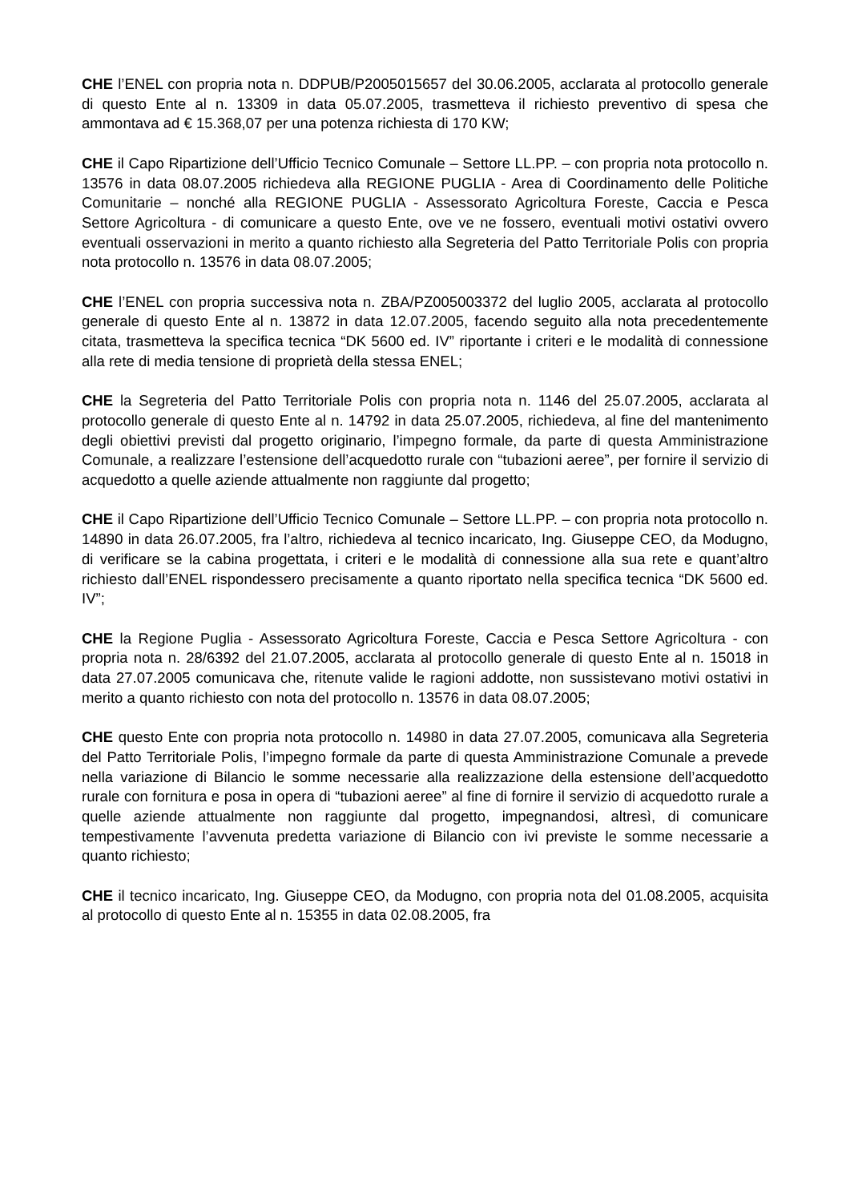CHE l’ENEL con propria nota n. DDPUB/P2005015657 del 30.06.2005, acclarata al protocollo generale di questo Ente al n. 13309 in data 05.07.2005, trasmetteva il richiesto preventivo di spesa che ammontava ad € 15.368,07 per una potenza richiesta di 170 KW;
CHE il Capo Ripartizione dell’Ufficio Tecnico Comunale – Settore LL.PP. – con propria nota protocollo n. 13576 in data 08.07.2005 richiedeva alla REGIONE PUGLIA - Area di Coordinamento delle Politiche Comunitarie – nonché alla REGIONE PUGLIA - Assessorato Agricoltura Foreste, Caccia e Pesca Settore Agricoltura - di comunicare a questo Ente, ove ve ne fossero, eventuali motivi ostativi ovvero eventuali osservazioni in merito a quanto richiesto alla Segreteria del Patto Territoriale Polis con propria nota protocollo n. 13576 in data 08.07.2005;
CHE l’ENEL con propria successiva nota n. ZBA/PZ005003372 del luglio 2005, acclarata al protocollo generale di questo Ente al n. 13872 in data 12.07.2005, facendo seguito alla nota precedentemente citata, trasmetteva la specifica tecnica “DK 5600 ed. IV” riportante i criteri e le modalità di connessione alla rete di media tensione di proprietà della stessa ENEL;
CHE la Segreteria del Patto Territoriale Polis con propria nota n. 1146 del 25.07.2005, acclarata al protocollo generale di questo Ente al n. 14792 in data 25.07.2005, richiedeva, al fine del mantenimento degli obiettivi previsti dal progetto originario, l’impegno formale, da parte di questa Amministrazione Comunale, a realizzare l’estensione dell’acquedotto rurale con “tubazioni aeree”, per fornire il servizio di acquedotto a quelle aziende attualmente non raggiunte dal progetto;
CHE il Capo Ripartizione dell’Ufficio Tecnico Comunale – Settore LL.PP. – con propria nota protocollo n. 14890 in data 26.07.2005, fra l’altro, richiedeva al tecnico incaricato, Ing. Giuseppe CEO, da Modugno, di verificare se la cabina progettata, i criteri e le modalità di connessione alla sua rete e quant’altro richiesto dall’ENEL rispondessero precisamente a quanto riportato nella specifica tecnica “DK 5600 ed. IV”;
CHE la Regione Puglia - Assessorato Agricoltura Foreste, Caccia e Pesca Settore Agricoltura - con propria nota n. 28/6392 del 21.07.2005, acclarata al protocollo generale di questo Ente al n. 15018 in data 27.07.2005 comunicava che, ritenute valide le ragioni addotte, non sussistevano motivi ostativi in merito a quanto richiesto con nota del protocollo n. 13576 in data 08.07.2005;
CHE questo Ente con propria nota protocollo n. 14980 in data 27.07.2005, comunicava alla Segreteria del Patto Territoriale Polis, l’impegno formale da parte di questa Amministrazione Comunale a prevede nella variazione di Bilancio le somme necessarie alla realizzazione della estensione dell’acquedotto rurale con fornitura e posa in opera di “tubazioni aeree” al fine di fornire il servizio di acquedotto rurale a quelle aziende attualmente non raggiunte dal progetto, impegnandosi, altresì, di comunicare tempestivamente l’avvenuta predetta variazione di Bilancio con ivi previste le somme necessarie a quanto richiesto;
CHE il tecnico incaricato, Ing. Giuseppe CEO, da Modugno, con propria nota del 01.08.2005, acquisita al protocollo di questo Ente al n. 15355 in data 02.08.2005, fra